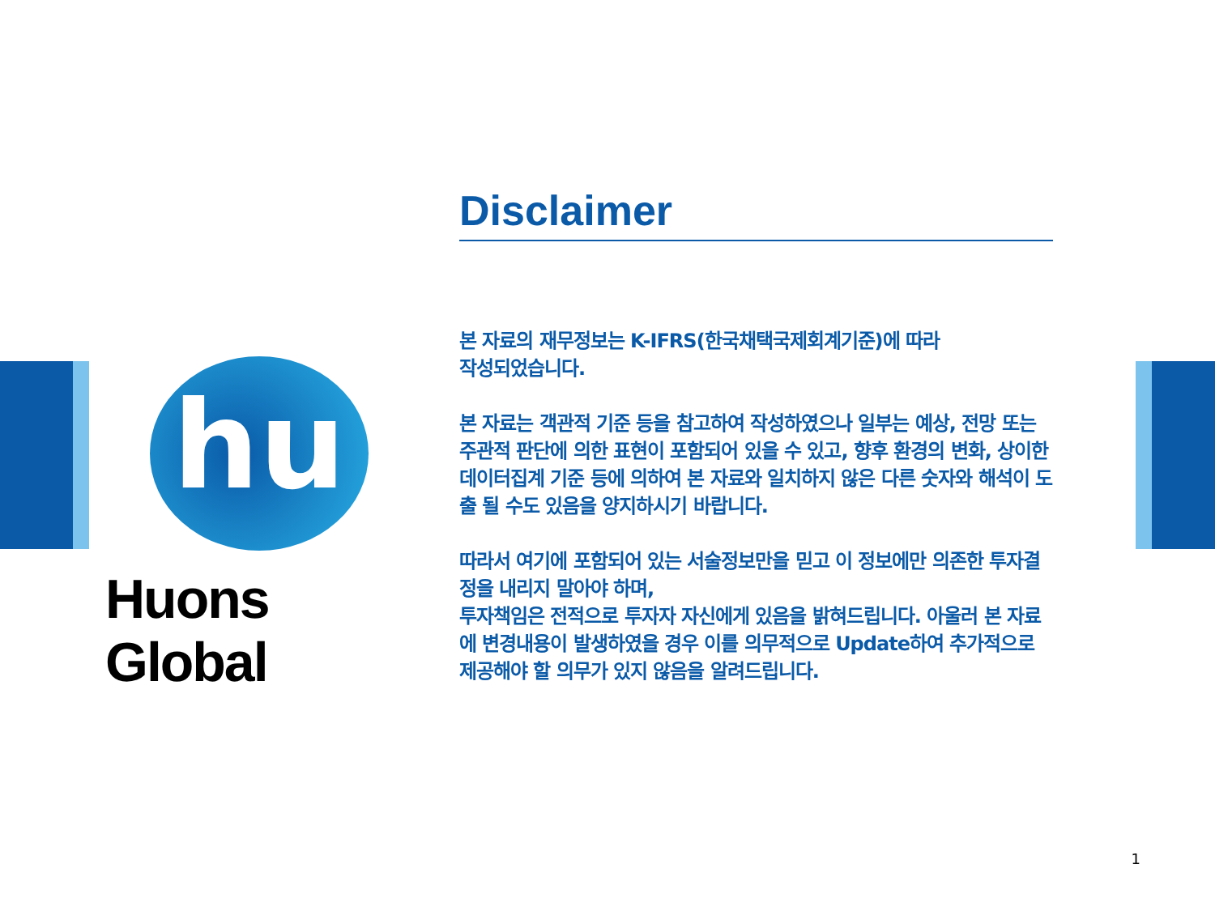hu
Huons Global
Disclaimer
본 자료의 재무정보는 K-IFRS(한국채택국제회계기준)에 따라
작성되었습니다.
본 자료는 객관적 기준 등을 참고하여 작성하였으나 일부는 예상, 전망 또는 주관적 판단에 의한 표현이 포함되어 있을 수 있고, 향후 환경의 변화, 상이한 데이터집계 기준 등에 의하여 본 자료와 일치하지 않은 다른 숫자와 해석이 도출 될 수도 있음을 양지하시기 바랍니다.
따라서 여기에 포함되어 있는 서술정보만을 믿고 이 정보에만 의존한 투자결정을 내리지 말아야 하며,
투자책임은 전적으로 투자자 자신에게 있음을 밝혀드립니다. 아울러 본 자료에 변경내용이 발생하였을 경우 이를 의무적으로 Update하여 추가적으로 제공해야 할 의무가 있지 않음을 알려드립니다.
1